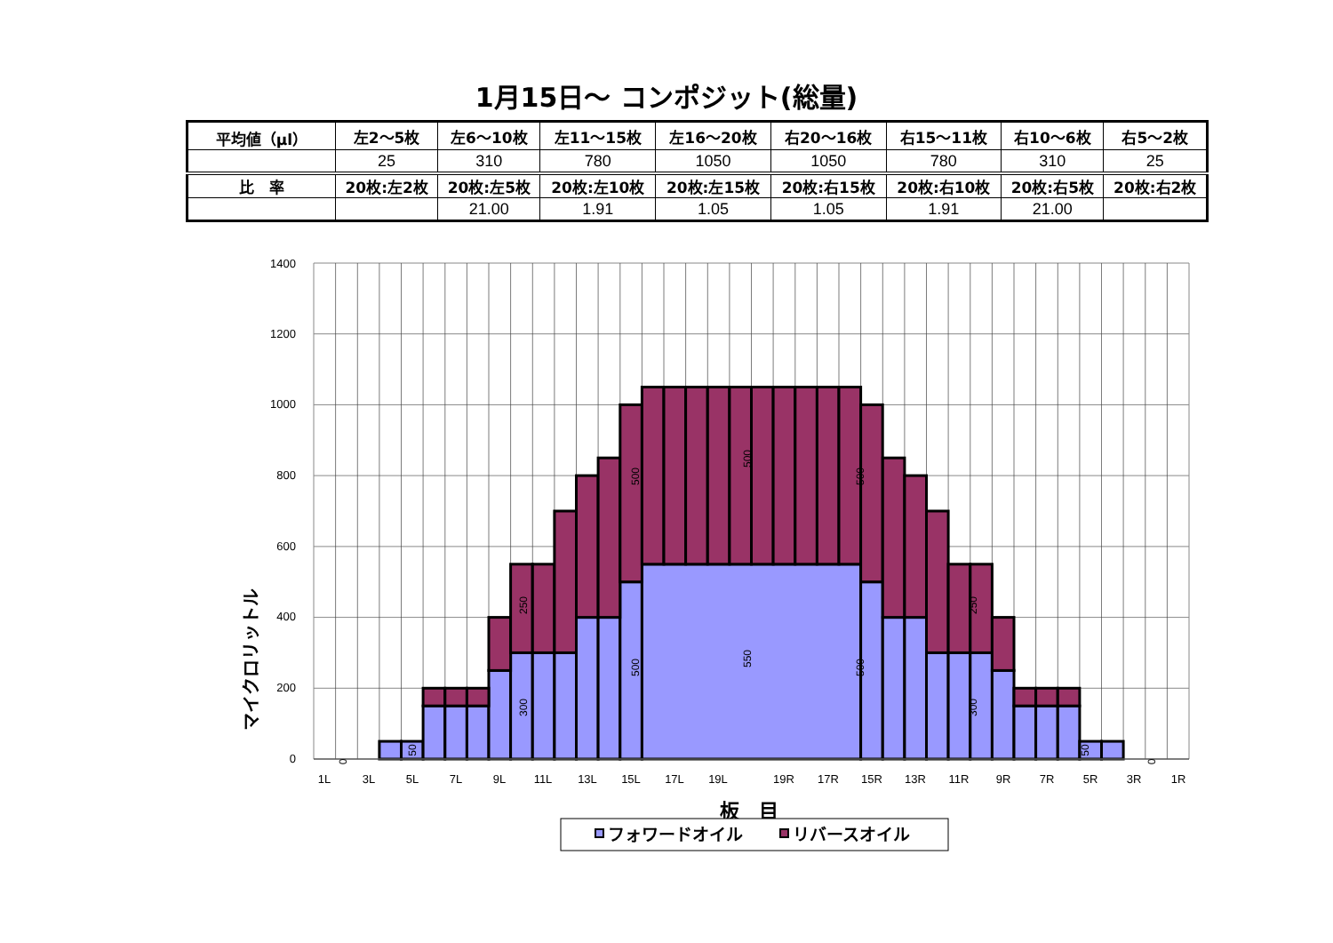1月15日～ コンポジット(総量)
| 平均値（μl） | 左2～5枚 | 左6～10枚 | 左11～15枚 | 左16～20枚 | 右20～16枚 | 右15～11枚 | 右10～6枚 | 右5～2枚 |
| --- | --- | --- | --- | --- | --- | --- | --- | --- |
| | 25 | 310 | 780 | 1050 | 1050 | 780 | 310 | 25 |
| 比 率 | 20枚:左2枚 | 20枚:左5枚 | 20枚:左10枚 | 20枚:左15枚 | 20枚:右15枚 | 20枚:右10枚 | 20枚:右5枚 | 20枚:右2枚 |
| | | 21.00 | 1.91 | 1.05 | 1.05 | 1.91 | 21.00 | |
0
200
400
600
800
1000
1200
1400
1L
3L
5L
7L
9L
11L
13L
15L
17L
19L
19R
17R
15R
13R
11R
9R
7R
5R
3R
1R
500
500
500
250
250
500
550
500
300
300
50
50
0
0
マイクロリットル
板　目
フォワードオイル
リバースオイル